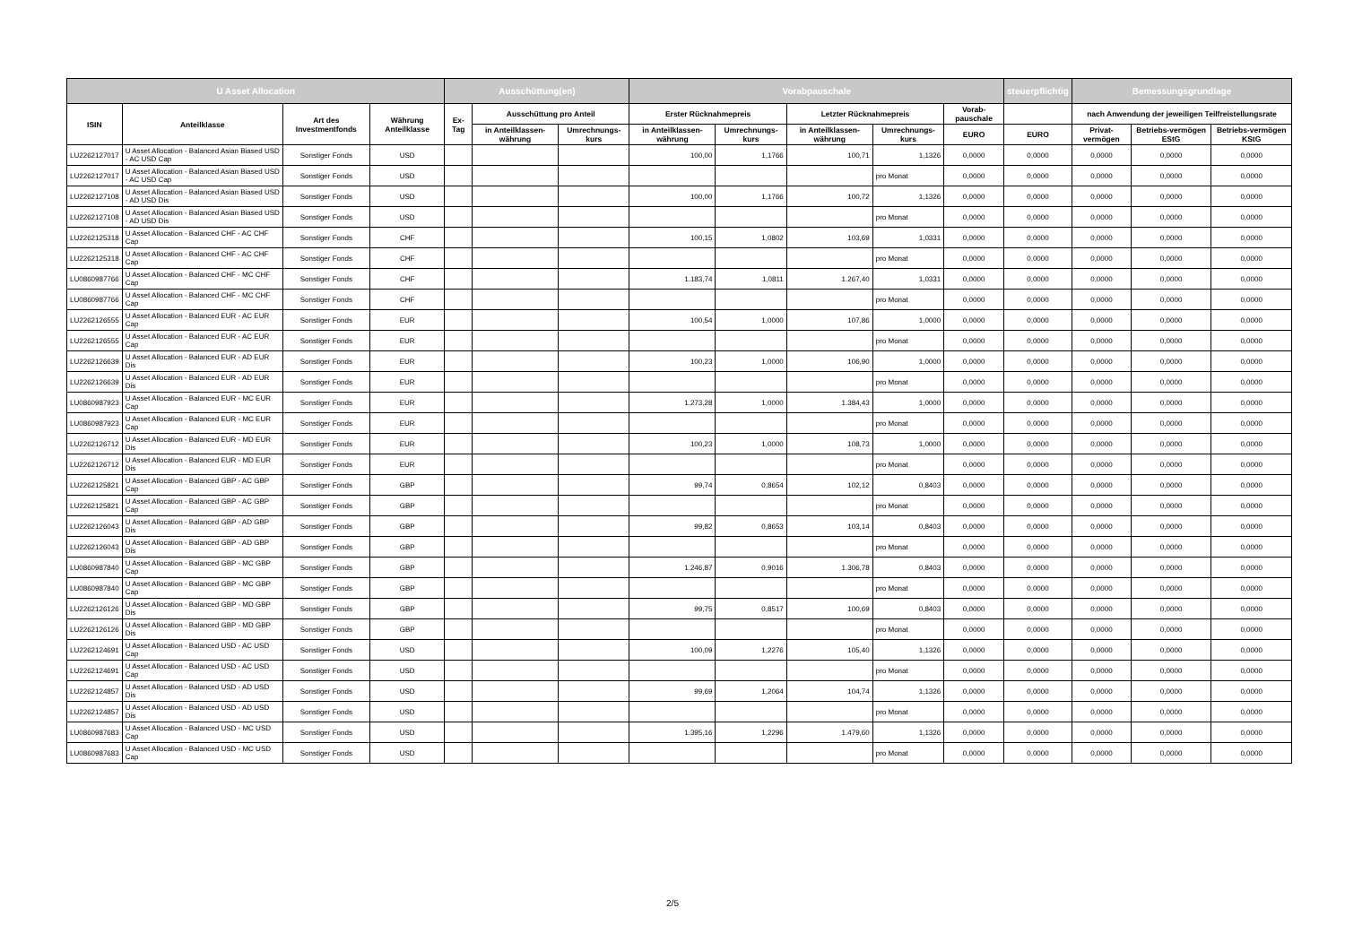| U Asset Allocation | | | | Ausschüttung(en) | | | Vorabpauschale | | | | | steuerpflichtig | Bemessungsgrundlage | | |
| --- | --- | --- | --- | --- | --- | --- | --- | --- | --- | --- | --- | --- | --- | --- | --- |
| ISIN | Anteilklasse | Art des Investmentfonds | Währung Anteilklasse | Ex-Tag | Ausschüttung pro Anteil | | Erster Rücknahmepreis | | Letzter Rücknahmepreis | | Vorab-pauschale | | nach Anwendung der jeweiligen Teilfreistellungsrate | | |
| | | | | | in Anteilklassen-währung | Umrechnungs-kurs | in Anteilklassen-währung | Umrechnungs-kurs | in Anteilklassen-währung | Umrechnungs-kurs | EURO | EURO | Privat-vermögen | Betriebs-vermögen EStG | Betriebs-vermögen KStG |
| LU2262127017 | U Asset Allocation - Balanced Asian Biased USD - AC USD Cap | Sonstiger Fonds | USD | | | | 100,00 | 1,1766 | 100,71 | 1,1326 | 0,0000 | 0,0000 | 0,0000 | 0,0000 | 0,0000 |
| LU2262127017 | U Asset Allocation - Balanced Asian Biased USD - AC USD Cap | Sonstiger Fonds | USD | | | | | | | pro Monat | 0,0000 | 0,0000 | 0,0000 | 0,0000 | 0,0000 |
| LU2262127108 | U Asset Allocation - Balanced Asian Biased USD - AD USD Dis | Sonstiger Fonds | USD | | | | 100,00 | 1,1766 | 100,72 | 1,1326 | 0,0000 | 0,0000 | 0,0000 | 0,0000 | 0,0000 |
| LU2262127108 | U Asset Allocation - Balanced Asian Biased USD - AD USD Dis | Sonstiger Fonds | USD | | | | | | | pro Monat | 0,0000 | 0,0000 | 0,0000 | 0,0000 | 0,0000 |
| LU2262125318 | U Asset Allocation - Balanced CHF - AC CHF Cap | Sonstiger Fonds | CHF | | | | 100,15 | 1,0802 | 103,69 | 1,0331 | 0,0000 | 0,0000 | 0,0000 | 0,0000 | 0,0000 |
| LU2262125318 | U Asset Allocation - Balanced CHF - AC CHF Cap | Sonstiger Fonds | CHF | | | | | | | pro Monat | 0,0000 | 0,0000 | 0,0000 | 0,0000 | 0,0000 |
| LU0860987766 | U Asset Allocation - Balanced CHF - MC CHF Cap | Sonstiger Fonds | CHF | | | | 1.183,74 | 1,0811 | 1.267,40 | 1,0331 | 0,0000 | 0,0000 | 0,0000 | 0,0000 | 0,0000 |
| LU0860987766 | U Asset Allocation - Balanced CHF - MC CHF Cap | Sonstiger Fonds | CHF | | | | | | | pro Monat | 0,0000 | 0,0000 | 0,0000 | 0,0000 | 0,0000 |
| LU2262126555 | U Asset Allocation - Balanced EUR - AC EUR Cap | Sonstiger Fonds | EUR | | | | 100,54 | 1,0000 | 107,86 | 1,0000 | 0,0000 | 0,0000 | 0,0000 | 0,0000 | 0,0000 |
| LU2262126555 | U Asset Allocation - Balanced EUR - AC EUR Cap | Sonstiger Fonds | EUR | | | | | | | pro Monat | 0,0000 | 0,0000 | 0,0000 | 0,0000 | 0,0000 |
| LU2262126639 | U Asset Allocation - Balanced EUR - AD EUR Dis | Sonstiger Fonds | EUR | | | | 100,23 | 1,0000 | 106,90 | 1,0000 | 0,0000 | 0,0000 | 0,0000 | 0,0000 | 0,0000 |
| LU2262126639 | U Asset Allocation - Balanced EUR - AD EUR Dis | Sonstiger Fonds | EUR | | | | | | | pro Monat | 0,0000 | 0,0000 | 0,0000 | 0,0000 | 0,0000 |
| LU0860987923 | U Asset Allocation - Balanced EUR - MC EUR Cap | Sonstiger Fonds | EUR | | | | 1.273,28 | 1,0000 | 1.384,43 | 1,0000 | 0,0000 | 0,0000 | 0,0000 | 0,0000 | 0,0000 |
| LU0860987923 | U Asset Allocation - Balanced EUR - MC EUR Cap | Sonstiger Fonds | EUR | | | | | | | pro Monat | 0,0000 | 0,0000 | 0,0000 | 0,0000 | 0,0000 |
| LU2262126712 | U Asset Allocation - Balanced EUR - MD EUR Dis | Sonstiger Fonds | EUR | | | | 100,23 | 1,0000 | 108,73 | 1,0000 | 0,0000 | 0,0000 | 0,0000 | 0,0000 | 0,0000 |
| LU2262126712 | U Asset Allocation - Balanced EUR - MD EUR Dis | Sonstiger Fonds | EUR | | | | | | | pro Monat | 0,0000 | 0,0000 | 0,0000 | 0,0000 | 0,0000 |
| LU2262125821 | U Asset Allocation - Balanced GBP - AC GBP Cap | Sonstiger Fonds | GBP | | | | 99,74 | 0,8654 | 102,12 | 0,8403 | 0,0000 | 0,0000 | 0,0000 | 0,0000 | 0,0000 |
| LU2262125821 | U Asset Allocation - Balanced GBP - AC GBP Cap | Sonstiger Fonds | GBP | | | | | | | pro Monat | 0,0000 | 0,0000 | 0,0000 | 0,0000 | 0,0000 |
| LU2262126043 | U Asset Allocation - Balanced GBP - AD GBP Dis | Sonstiger Fonds | GBP | | | | 99,82 | 0,8653 | 103,14 | 0,8403 | 0,0000 | 0,0000 | 0,0000 | 0,0000 | 0,0000 |
| LU2262126043 | U Asset Allocation - Balanced GBP - AD GBP Dis | Sonstiger Fonds | GBP | | | | | | | pro Monat | 0,0000 | 0,0000 | 0,0000 | 0,0000 | 0,0000 |
| LU0860987840 | U Asset Allocation - Balanced GBP - MC GBP Cap | Sonstiger Fonds | GBP | | | | 1.246,87 | 0,9016 | 1.306,78 | 0,8403 | 0,0000 | 0,0000 | 0,0000 | 0,0000 | 0,0000 |
| LU0860987840 | U Asset Allocation - Balanced GBP - MC GBP Cap | Sonstiger Fonds | GBP | | | | | | | pro Monat | 0,0000 | 0,0000 | 0,0000 | 0,0000 | 0,0000 |
| LU2262126126 | U Asset Allocation - Balanced GBP - MD GBP Dis | Sonstiger Fonds | GBP | | | | 99,75 | 0,8517 | 100,69 | 0,8403 | 0,0000 | 0,0000 | 0,0000 | 0,0000 | 0,0000 |
| LU2262126126 | U Asset Allocation - Balanced GBP - MD GBP Dis | Sonstiger Fonds | GBP | | | | | | | pro Monat | 0,0000 | 0,0000 | 0,0000 | 0,0000 | 0,0000 |
| LU2262124691 | U Asset Allocation - Balanced USD - AC USD Cap | Sonstiger Fonds | USD | | | | 100,09 | 1,2276 | 105,40 | 1,1326 | 0,0000 | 0,0000 | 0,0000 | 0,0000 | 0,0000 |
| LU2262124691 | U Asset Allocation - Balanced USD - AC USD Cap | Sonstiger Fonds | USD | | | | | | | pro Monat | 0,0000 | 0,0000 | 0,0000 | 0,0000 | 0,0000 |
| LU2262124857 | U Asset Allocation - Balanced USD - AD USD Dis | Sonstiger Fonds | USD | | | | 99,69 | 1,2064 | 104,74 | 1,1326 | 0,0000 | 0,0000 | 0,0000 | 0,0000 | 0,0000 |
| LU2262124857 | U Asset Allocation - Balanced USD - AD USD Dis | Sonstiger Fonds | USD | | | | | | | pro Monat | 0,0000 | 0,0000 | 0,0000 | 0,0000 | 0,0000 |
| LU0860987683 | U Asset Allocation - Balanced USD - MC USD Cap | Sonstiger Fonds | USD | | | | 1.395,16 | 1,2296 | 1.479,60 | 1,1326 | 0,0000 | 0,0000 | 0,0000 | 0,0000 | 0,0000 |
| LU0860987683 | U Asset Allocation - Balanced USD - MC USD Cap | Sonstiger Fonds | USD | | | | | | | pro Monat | 0,0000 | 0,0000 | 0,0000 | 0,0000 | 0,0000 |
2/5